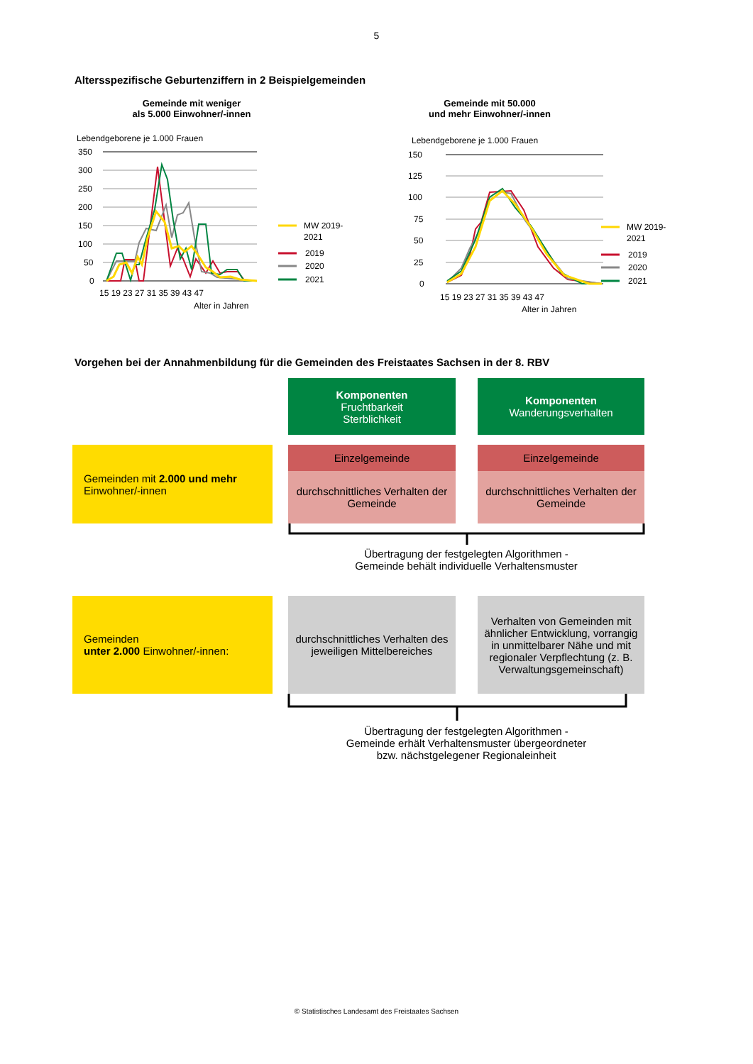5
Altersspezifische Geburtenziffern in 2 Beispielgemeinden
Gemeinde mit weniger
als 5.000 Einwohner/-innen
Gemeinde mit 50.000
und mehr Einwohner/-innen
Lebendgeborene je 1.000 Frauen
350
300
250
200
150
100
50
0
15 19 23 27 31 35 39 43 47
Alter in Jahren
Lebendgeborene je 1.000 Frauen
150
125
100
75
50
25
0
15 19 23 27 31 35 39 43 47
Alter in Jahren
MW 2019-
2021
2019
2020
2021
MW 2019-
2021
2019
2020
2021
Vorgehen bei der Annahmenbildung für die Gemeinden des Freistaates Sachsen in der 8. RBV
Komponenten
Fruchtbarkeit
Sterblichkeit
Komponenten
Wanderungsverhalten
Gemeinden mit 2.000 und mehr
Einwohner/-innen
Einzelgemeinde Einzelgemeinde
durchschnittliches Verhalten der Gemeinde
durchschnittliches Verhalten der Gemeinde
Übertragung der festgelegten Algorithmen -
Gemeinde behält individuelle Verhaltensmuster
Gemeinden
unter 2.000 Einwohner/-innen:
durchschnittliches Verhalten des jeweiligen Mittelbereiches
Verhalten von Gemeinden mit ähnlicher Entwicklung, vorrangig in unmittelbarer Nähe und mit regionaler Verpflechtung (z. B. Verwaltungsgemeinschaft)
Übertragung der festgelegten Algorithmen -
Gemeinde erhält Verhaltensmuster übergeordneter
bzw. nächstgelegener Regionaleinheit
© Statistisches Landesamt des Freistaates Sachsen